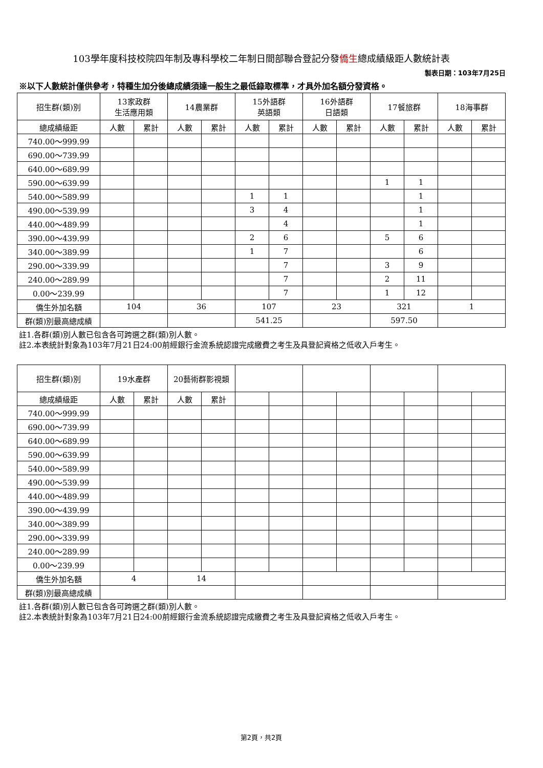103學年度科技校院四年制及專科學校二年制日間部聯合登記分發僑生總成績級距人數統計表
製表日期：103年7月25日
※以下人數統計僅供參考，特種生加分後總成績須達一般生之最低錄取標準，才具外加名額分發資格。
| 招生群(類)別 | 13家政群 生活應用類 | | 14農業群 | | 15外語群 英語類 | | 16外語群 日語類 | | 17餐旅群 | | 18海事群 | |
| --- | --- | --- | --- | --- | --- | --- | --- | --- | --- | --- | --- | --- |
| 總成績級距 | 人數 | 累計 | 人數 | 累計 | 人數 | 累計 | 人數 | 累計 | 人數 | 累計 | 人數 | 累計 |
| 740.00～999.99 | | | | | | | | | | | | |
| 690.00～739.99 | | | | | | | | | | | | |
| 640.00～689.99 | | | | | | | | | | | | |
| 590.00～639.99 | | | | | | | | | 1 | 1 | | |
| 540.00～589.99 | | | | | 1 | 1 | | | | 1 | | |
| 490.00～539.99 | | | | | 3 | 4 | | | | 1 | | |
| 440.00～489.99 | | | | | | 4 | | | | 1 | | |
| 390.00～439.99 | | | | | 2 | 6 | | | 5 | 6 | | |
| 340.00～389.99 | | | | | 1 | 7 | | | | 6 | | |
| 290.00～339.99 | | | | | | 7 | | | 3 | 9 | | |
| 240.00～289.99 | | | | | | 7 | | | 2 | 11 | | |
| 0.00～239.99 | | | | | | 7 | | | 1 | 12 | | |
| 僑生外加名額 | 104 | | 36 | | 107 | | 23 | | 321 | | 1 | |
| 群(類)別最高總成績 | | | | | 541.25 | | | | 597.50 | | | |
註1.各群(類)別人數已包含各可跨選之群(類)別人數。
註2.本表統計對象為103年7月21日24:00前經銀行金流系統認證完成繳費之考生及具登記資格之低收入戶考生。
| 招生群(類)別 | 19水產群 | | 20藝術群影視類 | | | | | | | | | |
| --- | --- | --- | --- | --- | --- | --- | --- | --- | --- | --- | --- | --- |
| 總成績級距 | 人數 | 累計 | 人數 | 累計 | | | | | | | | |
| 740.00～999.99 | | | | | | | | | | | | |
| 690.00～739.99 | | | | | | | | | | | | |
| 640.00～689.99 | | | | | | | | | | | | |
| 590.00～639.99 | | | | | | | | | | | | |
| 540.00～589.99 | | | | | | | | | | | | |
| 490.00～539.99 | | | | | | | | | | | | |
| 440.00～489.99 | | | | | | | | | | | | |
| 390.00～439.99 | | | | | | | | | | | | |
| 340.00～389.99 | | | | | | | | | | | | |
| 290.00～339.99 | | | | | | | | | | | | |
| 240.00～289.99 | | | | | | | | | | | | |
| 0.00～239.99 | | | | | | | | | | | | |
| 僑生外加名額 | 4 | | 14 | | | | | | | | | |
| 群(類)別最高總成績 | | | | | | | | | | | | |
註1.各群(類)別人數已包含各可跨選之群(類)別人數。
註2.本表統計對象為103年7月21日24:00前經銀行金流系統認證完成繳費之考生及具登記資格之低收入戶考生。
第2頁，共2頁